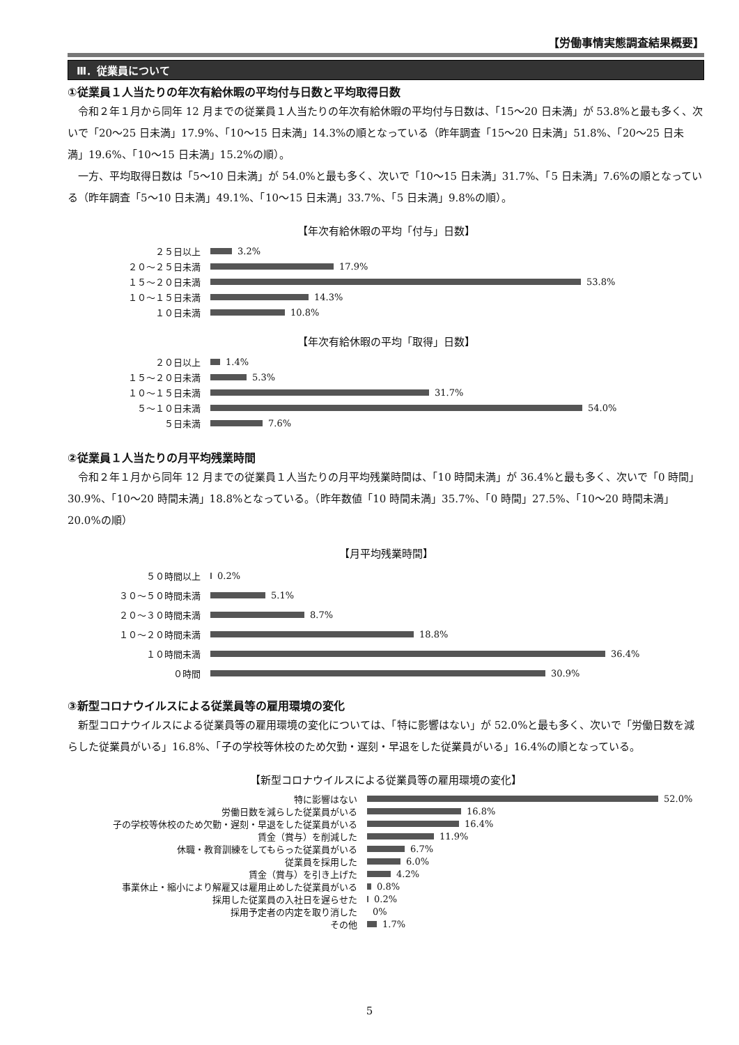【労働事情実態調査結果概要】
Ⅲ．従業員について
①従業員１人当たりの年次有給休暇の平均付与日数と平均取得日数
令和２年１月から同年 12 月までの従業員１人当たりの年次有給休暇の平均付与日数は、「15～20 日未満」が 53.8%と最も多く、次いで「20～25 日未満」17.9%、「10～15 日未満」14.3%の順となっている（昨年調査「15～20 日未満」51.8%、「20～25 日未満」19.6%、「10～15 日未満」15.2%の順）。
一方、平均取得日数は「5～10 日未満」が 54.0%と最も多く、次いで「10～15 日未満」31.7%、「5 日未満」7.6%の順となっている（昨年調査「5～10 日未満」49.1%、「10～15 日未満」33.7%、「5 日未満」9.8%の順）。
【年次有給休暇の平均「付与」日数】
２５日以上
3.2%
２０～２５日未満
17.9%
１５～２０日未満
53.8%
１０～１５日未満
14.3%
１０日未満
10.8%
【年次有給休暇の平均「取得」日数】
２０日以上
1.4%
１５～２０日未満
5.3%
１０～１５日未満
31.7%
５～１０日未満
54.0%
５日未満
7.6%
②従業員１人当たりの月平均残業時間
令和２年１月から同年 12 月までの従業員１人当たりの月平均残業時間は、「10 時間未満」が 36.4%と最も多く、次いで「0 時間」30.9%、「10～20 時間未満」18.8%となっている。（昨年数値「10 時間未満」35.7%、「0 時間」27.5%、「10～20 時間未満」20.0%の順）
【月平均残業時間】
５０時間以上
0.2%
３０～５０時間未満
5.1%
２０～３０時間未満
8.7%
１０～２０時間未満
18.8%
１０時間未満
36.4%
０時間
30.9%
③新型コロナウイルスによる従業員等の雇用環境の変化
新型コロナウイルスによる従業員等の雇用環境の変化については、「特に影響はない」が 52.0%と最も多く、次いで「労働日数を減らした従業員がいる」16.8%、「子の学校等休校のため欠勤・遅刻・早退をした従業員がいる」16.4%の順となっている。
【新型コロナウイルスによる従業員等の雇用環境の変化】
特に影響はない
52.0%
労働日数を減らした従業員がいる
16.8%
子の学校等休校のため欠勤・遅刻・早退をした従業員がいる
16.4%
賃金（賞与）を削減した
11.9%
休職・教育訓練をしてもらった従業員がいる
6.7%
従業員を採用した
6.0%
賃金（賞与）を引き上げた
4.2%
事業休止・縮小により解雇又は雇用止めした従業員がいる
0.8%
採用した従業員の入社日を遅らせた
0.2%
採用予定者の内定を取り消した
0%
その他
1.7%
5